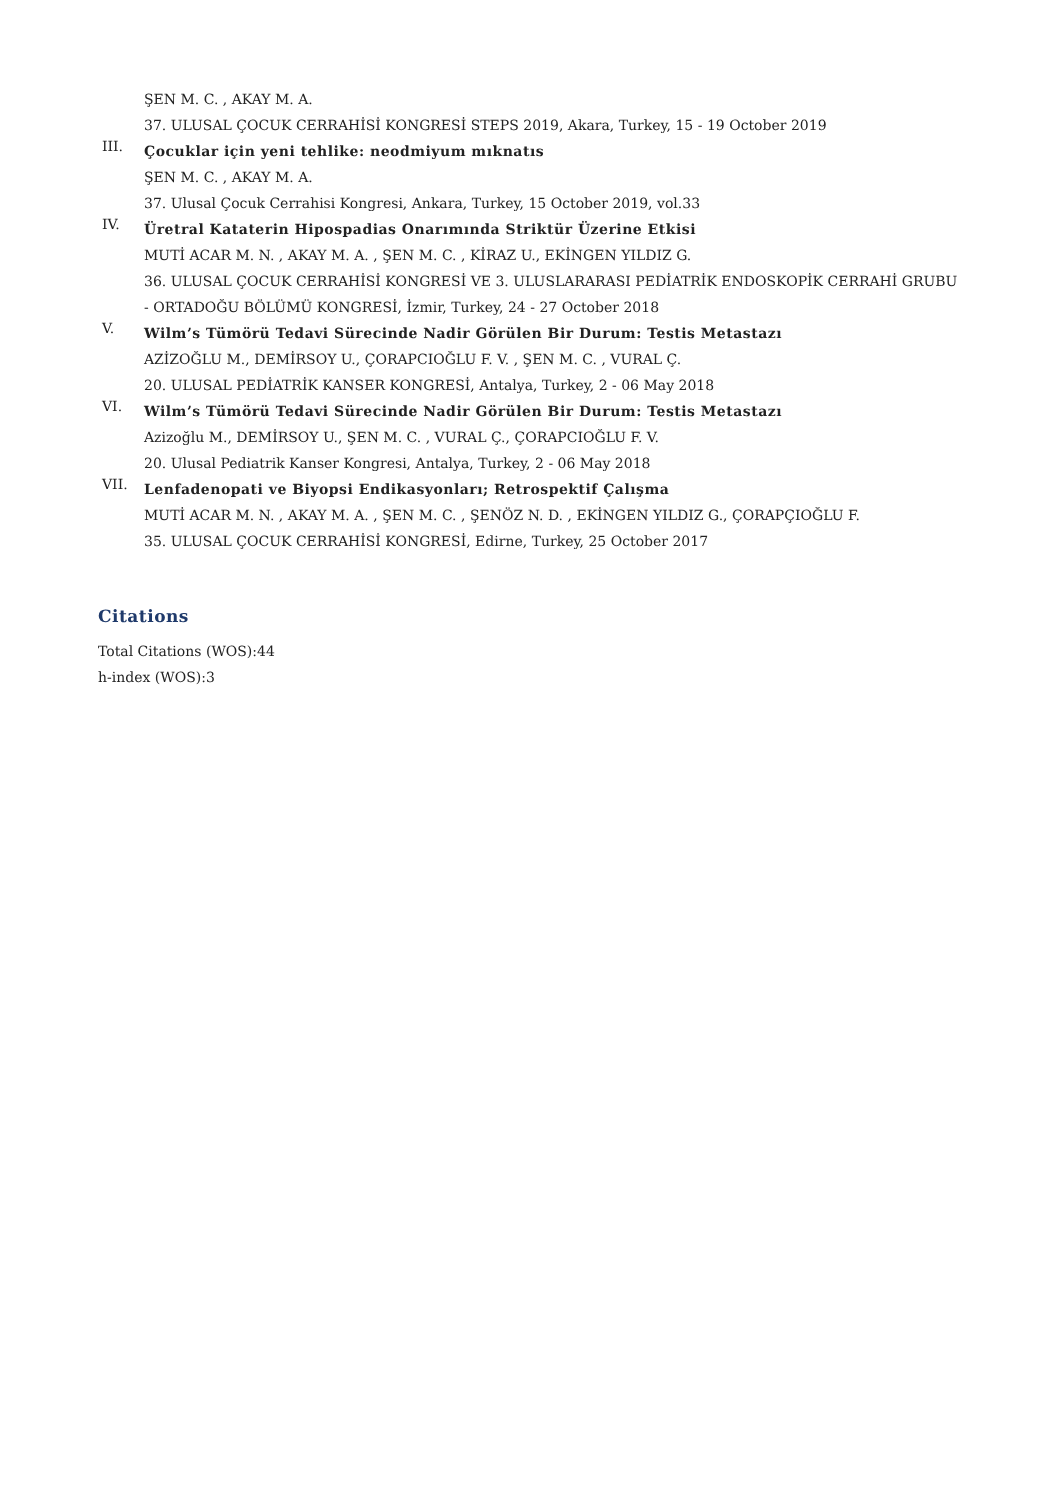ŞEN M. C. , AKAY M. A.
37. ULUSAL ÇOCUK CERRAHİSİ KONGRESİ STEPS 2019, Akara, Turkey, 15 - 19 October 2019
III.
Çocuklar için yeni tehlike: neodmiyum mıknatıs
ŞEN M. C. , AKAY M. A.
37. Ulusal Çocuk Cerrahisi Kongresi, Ankara, Turkey, 15 October 2019, vol.33
IV.
Üretral Kataterin Hipospadias Onarımında Striktür Üzerine Etkisi
MUTİ ACAR M. N. , AKAY M. A. , ŞEN M. C. , KİRAZ U., EKİNGEN YILDIZ G.
36. ULUSAL ÇOCUK CERRAHİSİ KONGRESİ VE 3. ULUSLARARASI PEDİATRİK ENDOSKOPİK CERRAHİ GRUBU - ORTADOĞU BÖLÜMÜ KONGRESİ, İzmir, Turkey, 24 - 27 October 2018
V.
Wilm’s Tümörü Tedavi Sürecinde Nadir Görülen Bir Durum: Testis Metastazı
AZİZOĞLU M., DEMİRSOY U., ÇORAPCIOĞLU F. V. , ŞEN M. C. , VURAL Ç.
20. ULUSAL PEDİATRİK KANSER KONGRESİ, Antalya, Turkey, 2 - 06 May 2018
VI.
Wilm’s Tümörü Tedavi Sürecinde Nadir Görülen Bir Durum: Testis Metastazı
Azizoğlu M., DEMİRSOY U., ŞEN M. C. , VURAL Ç., ÇORAPCIOĞLU F. V.
20. Ulusal Pediatrik Kanser Kongresi, Antalya, Turkey, 2 - 06 May 2018
VII.
Lenfadenopati ve Biyopsi Endikasyonları; Retrospektif Çalışma
MUTİ ACAR M. N. , AKAY M. A. , ŞEN M. C. , ŞENÖZ N. D. , EKİNGEN YILDIZ G., ÇORAPÇIOĞLU F.
35. ULUSAL ÇOCUK CERRAHİSİ KONGRESİ, Edirne, Turkey, 25 October 2017
Citations
Total Citations (WOS):44
h-index (WOS):3